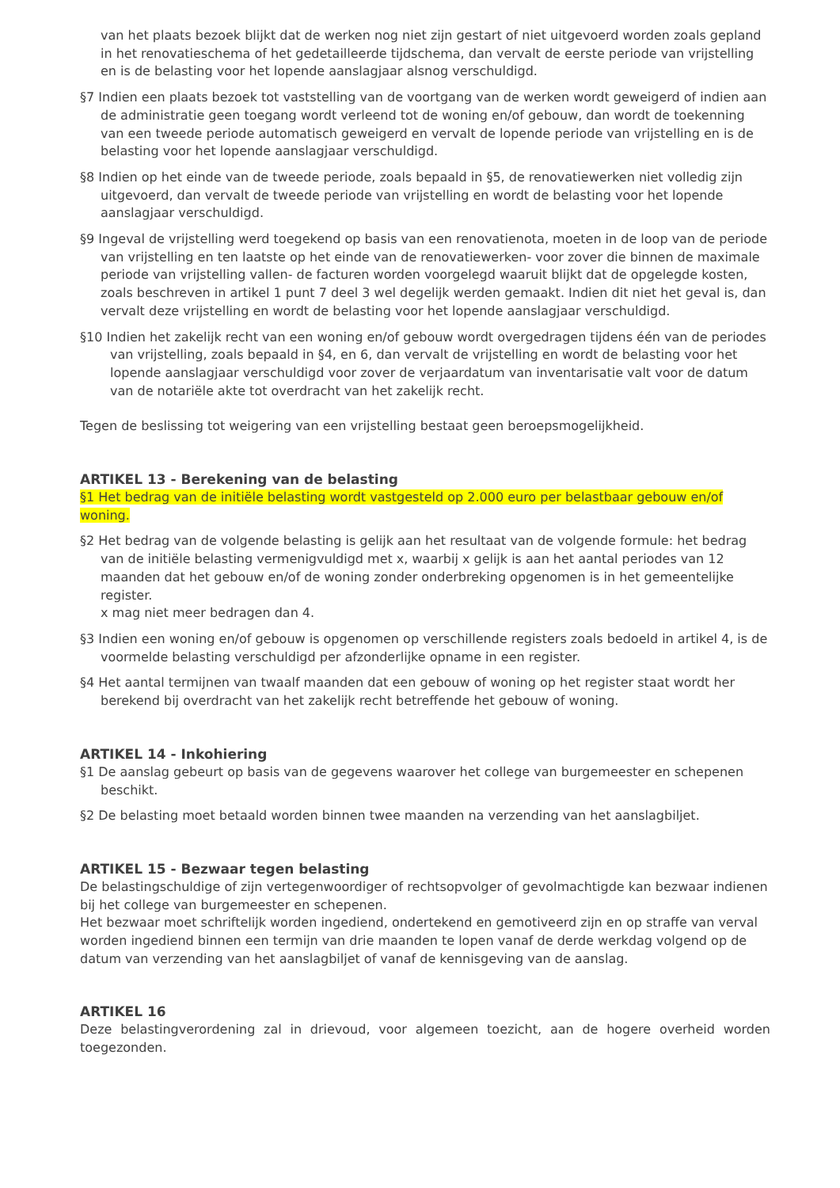van het plaats bezoek blijkt dat de werken nog niet zijn gestart of niet uitgevoerd worden zoals gepland in het renovatieschema of het gedetailleerde tijdschema, dan vervalt de eerste periode van vrijstelling en is de belasting voor het lopende aanslagjaar alsnog verschuldigd.
§7 Indien een plaats bezoek tot vaststelling van de voortgang van de werken wordt geweigerd of indien aan de administratie geen toegang wordt verleend tot de woning en/of gebouw, dan wordt de toekenning van een tweede periode automatisch geweigerd en vervalt de lopende periode van vrijstelling en is de belasting voor het lopende aanslagjaar verschuldigd.
§8 Indien op het einde van de tweede periode, zoals bepaald in §5, de renovatiewerken niet volledig zijn uitgevoerd, dan vervalt de tweede periode van vrijstelling en wordt de belasting voor het lopende aanslagjaar verschuldigd.
§9 Ingeval de vrijstelling werd toegekend op basis van een renovatienota, moeten in de loop van de periode van vrijstelling en ten laatste op het einde van de renovatiewerken- voor zover die binnen de maximale periode van vrijstelling vallen- de facturen worden voorgelegd waaruit blijkt dat de opgelegde kosten, zoals beschreven in artikel 1 punt 7 deel 3 wel degelijk werden gemaakt. Indien dit niet het geval is, dan vervalt deze vrijstelling en wordt de belasting voor het lopende aanslagjaar verschuldigd.
§10 Indien het zakelijk recht van een woning en/of gebouw wordt overgedragen tijdens één van de periodes van vrijstelling, zoals bepaald in §4, en 6, dan vervalt de vrijstelling en wordt de belasting voor het lopende aanslagjaar verschuldigd voor zover de verjaardatum van inventarisatie valt voor de datum van de notariële akte tot overdracht van het zakelijk recht.
Tegen de beslissing tot weigering van een vrijstelling bestaat geen beroepsmogelijkheid.
ARTIKEL 13 - Berekening van de belasting
§1 Het bedrag van de initiële belasting wordt vastgesteld op 2.000 euro per belastbaar gebouw en/of woning.
§2 Het bedrag van de volgende belasting is gelijk aan het resultaat van de volgende formule: het bedrag van de initiële belasting vermenigvuldigd met x, waarbij x gelijk is aan het aantal periodes van 12 maanden dat het gebouw en/of de woning zonder onderbreking opgenomen is in het gemeentelijke register.
x mag niet meer bedragen dan 4.
§3 Indien een woning en/of gebouw is opgenomen op verschillende registers zoals bedoeld in artikel 4, is de voormelde belasting verschuldigd per afzonderlijke opname in een register.
§4 Het aantal termijnen van twaalf maanden dat een gebouw of woning op het register staat wordt her berekend bij overdracht van het zakelijk recht betreffende het gebouw of woning.
ARTIKEL 14 - Inkohiering
§1 De aanslag gebeurt op basis van de gegevens waarover het college van burgemeester en schepenen beschikt.
§2 De belasting moet betaald worden binnen twee maanden na verzending van het aanslagbiljet.
ARTIKEL 15 - Bezwaar tegen belasting
De belastingschuldige of zijn vertegenwoordiger of rechtsopvolger of gevolmachtigde kan bezwaar indienen bij het college van burgemeester en schepenen.
Het bezwaar moet schriftelijk worden ingediend, ondertekend en gemotiveerd zijn en op straffe van verval worden ingediend binnen een termijn van drie maanden te lopen vanaf de derde werkdag volgend op de datum van verzending van het aanslagbiljet of vanaf de kennisgeving van de aanslag.
ARTIKEL 16
Deze belastingverordening zal in drievoud, voor algemeen toezicht, aan de hogere overheid worden toegezonden.